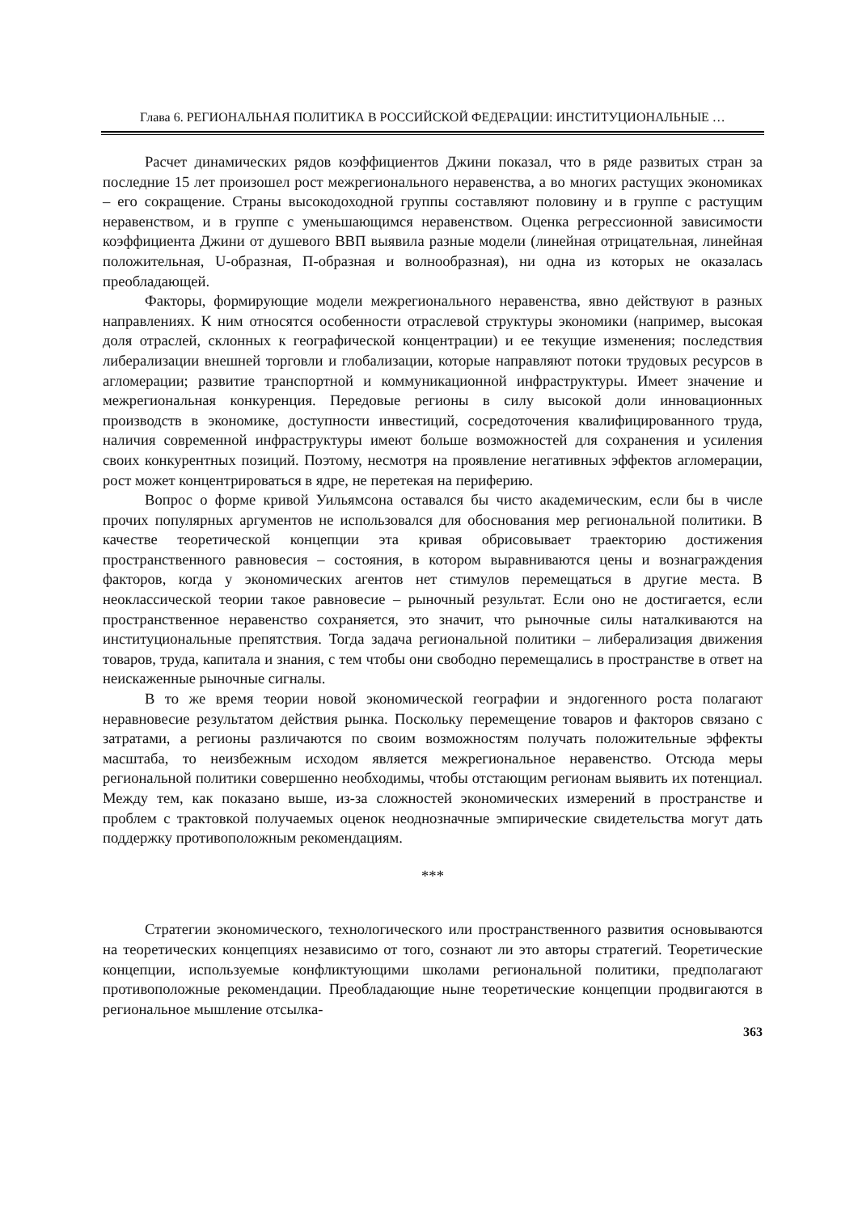Глава 6. РЕГИОНАЛЬНАЯ ПОЛИТИКА В РОССИЙСКОЙ ФЕДЕРАЦИИ: ИНСТИТУЦИОНАЛЬНЫЕ …
Расчет динамических рядов коэффициентов Джини показал, что в ряде развитых стран за последние 15 лет произошел рост межрегионального неравенства, а во многих растущих экономиках – его сокращение. Страны высокодоходной группы составляют половину и в группе с растущим неравенством, и в группе с уменьшающимся неравенством. Оценка регрессионной зависимости коэффициента Джини от душевого ВВП выявила разные модели (линейная отрицательная, линейная положительная, U-образная, П-образная и волнообразная), ни одна из которых не оказалась преобладающей.
Факторы, формирующие модели межрегионального неравенства, явно действуют в разных направлениях. К ним относятся особенности отраслевой структуры экономики (например, высокая доля отраслей, склонных к географической концентрации) и ее текущие изменения; последствия либерализации внешней торговли и глобализации, которые направляют потоки трудовых ресурсов в агломерации; развитие транспортной и коммуникационной инфраструктуры. Имеет значение и межрегиональная конкуренция. Передовые регионы в силу высокой доли инновационных производств в экономике, доступности инвестиций, сосредоточения квалифицированного труда, наличия современной инфраструктуры имеют больше возможностей для сохранения и усиления своих конкурентных позиций. Поэтому, несмотря на проявление негативных эффектов агломерации, рост может концентрироваться в ядре, не перетекая на периферию.
Вопрос о форме кривой Уильямсона оставался бы чисто академическим, если бы в числе прочих популярных аргументов не использовался для обоснования мер региональной политики. В качестве теоретической концепции эта кривая обрисовывает траекторию достижения пространственного равновесия – состояния, в котором выравниваются цены и вознаграждения факторов, когда у экономических агентов нет стимулов перемещаться в другие места. В неоклассической теории такое равновесие – рыночный результат. Если оно не достигается, если пространственное неравенство сохраняется, это значит, что рыночные силы наталкиваются на институциональные препятствия. Тогда задача региональной политики – либерализация движения товаров, труда, капитала и знания, с тем чтобы они свободно перемещались в пространстве в ответ на неискаженные рыночные сигналы.
В то же время теории новой экономической географии и эндогенного роста полагают неравновесие результатом действия рынка. Поскольку перемещение товаров и факторов связано с затратами, а регионы различаются по своим возможностям получать положительные эффекты масштаба, то неизбежным исходом является межрегиональное неравенство. Отсюда меры региональной политики совершенно необходимы, чтобы отстающим регионам выявить их потенциал. Между тем, как показано выше, из-за сложностей экономических измерений в пространстве и проблем с трактовкой получаемых оценок неоднозначные эмпирические свидетельства могут дать поддержку противоположным рекомендациям.
***
Стратегии экономического, технологического или пространственного развития основываются на теоретических концепциях независимо от того, сознают ли это авторы стратегий. Теоретические концепции, используемые конфликтующими школами региональной политики, предполагают противоположные рекомендации. Преобладающие ныне теоретические концепции продвигаются в региональное мышление отсылка-
363